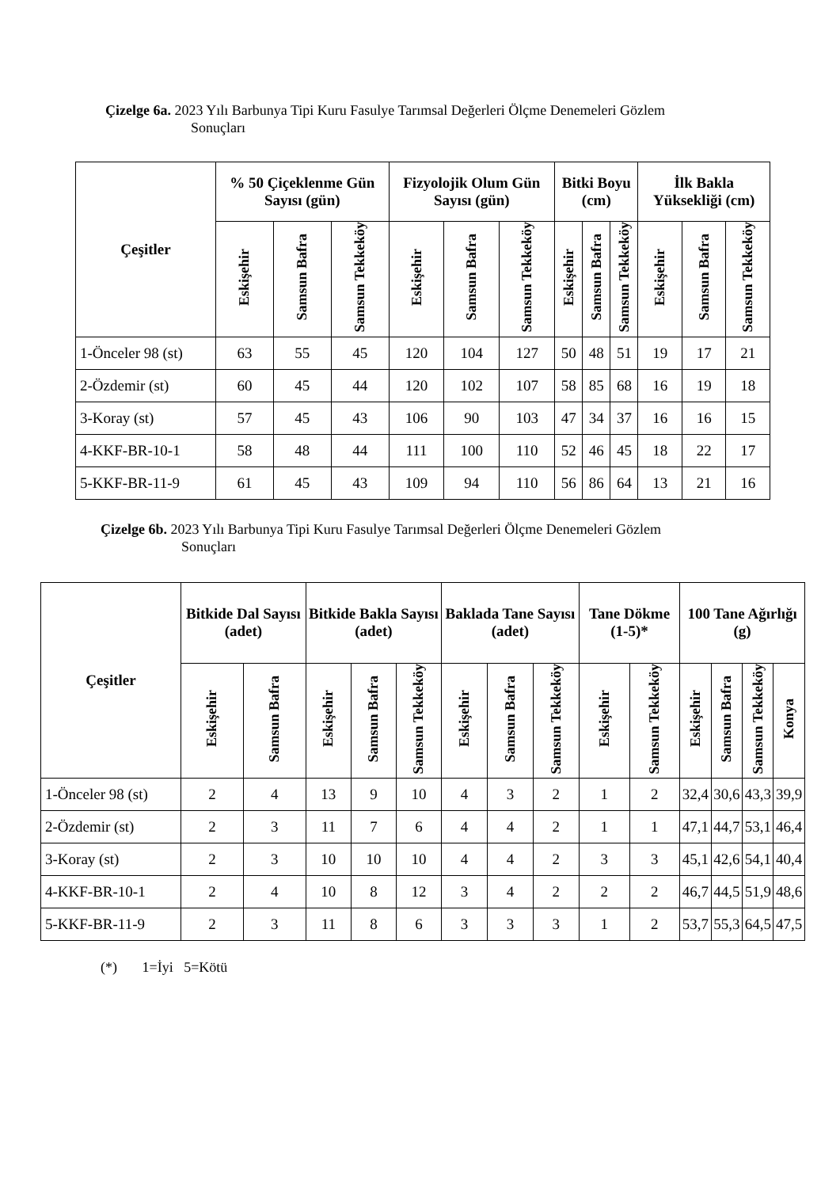Çizelge 6a. 2023 Yılı Barbunya Tipi Kuru Fasulye Tarımsal Değerleri Ölçme Denemeleri Gözlem
Sonuçları
| Çeşitler | % 50 Çiçeklenme Gün Sayısı (gün) | | | Fizyolojik Olum Gün Sayısı (gün) | | | Bitki Boyu (cm) | | | İlk Bakla Yüksekliği (cm) | | |
| --- | --- | --- | --- | --- | --- | --- | --- | --- | --- | --- | --- | --- |
| | Eskişehir | Samsun Bafra | Samsun Tekkeköy | Eskişehir | Samsun Bafra | Samsun Tekkeköy | Eskişehir | Samsun Bafra | Samsun Tekkeköy | Eskişehir | Samsun Bafra | Samsun Tekkeköy |
| 1-Önceler 98 (st) | 63 | 55 | 45 | 120 | 104 | 127 | 50 | 48 | 51 | 19 | 17 | 21 |
| 2-Özdemir (st) | 60 | 45 | 44 | 120 | 102 | 107 | 58 | 85 | 68 | 16 | 19 | 18 |
| 3-Koray (st) | 57 | 45 | 43 | 106 | 90 | 103 | 47 | 34 | 37 | 16 | 16 | 15 |
| 4-KKF-BR-10-1 | 58 | 48 | 44 | 111 | 100 | 110 | 52 | 46 | 45 | 18 | 22 | 17 |
| 5-KKF-BR-11-9 | 61 | 45 | 43 | 109 | 94 | 110 | 56 | 86 | 64 | 13 | 21 | 16 |
Çizelge 6b. 2023 Yılı Barbunya Tipi Kuru Fasulye Tarımsal Değerleri Ölçme Denemeleri Gözlem
Sonuçları
| Çeşitler | Bitkide Dal Sayısı (adet) | | Bitkide Bakla Sayısı (adet) | | | Baklada Tane Sayısı (adet) | | | Tane Dökme (1-5)* | | 100 Tane Ağırlığı (g) | | | |
| --- | --- | --- | --- | --- | --- | --- | --- | --- | --- | --- | --- | --- | --- | --- |
| | Eskişehir | Samsun Bafra | Eskişehir | Samsun Bafra | Samsun Tekkeköy | Eskişehir | Samsun Bafra | Samsun Tekkeköy | Eskişehir | Samsun Tekkeköy | Eskişehir | Samsun Bafra | Samsun Tekkeköy | Konya |
| 1-Önceler 98 (st) | 2 | 4 | 13 | 9 | 10 | 4 | 3 | 2 | 1 | 2 | 32,4 | 30,6 | 43,3 | 39,9 |
| 2-Özdemir (st) | 2 | 3 | 11 | 7 | 6 | 4 | 4 | 2 | 1 | 1 | 47,1 | 44,7 | 53,1 | 46,4 |
| 3-Koray (st) | 2 | 3 | 10 | 10 | 10 | 4 | 4 | 2 | 3 | 3 | 45,1 | 42,6 | 54,1 | 40,4 |
| 4-KKF-BR-10-1 | 2 | 4 | 10 | 8 | 12 | 3 | 4 | 2 | 2 | 2 | 46,7 | 44,5 | 51,9 | 48,6 |
| 5-KKF-BR-11-9 | 2 | 3 | 11 | 8 | 6 | 3 | 3 | 3 | 1 | 2 | 53,7 | 55,3 | 64,5 | 47,5 |
(*) 1=İyi 5=Kötü